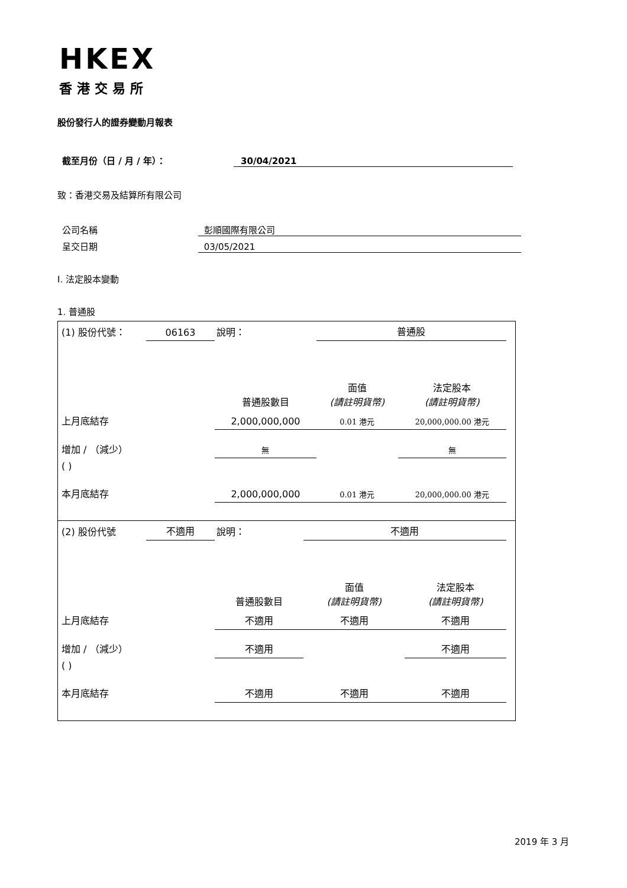HKEX
香港交易所
股份發行人的證券變動月報表
截至月份（日 / 月 / 年）： 30/04/2021
致：香港交易及結算所有限公司
公司名稱 彭順國際有限公司
呈交日期 03/05/2021
I. 法定股本變動
1. 普通股
| (1) 股份代號： | 06163 | 說明： | | 普通股 | |
| | | | 普通股數目 | 面值 (請註明貨幣) | 法定股本 (請註明貨幣) |
| 上月底結存 | | | 2,000,000,000 | 0.01 港元 | 20,000,000.00 港元 |
| 增加 / （減少） | | | 無 | | 無 |
| ( ) | | | | | |
| 本月底結存 | | | 2,000,000,000 | 0.01 港元 | 20,000,000.00 港元 |
| (2) 股份代號 | 不適用 | 說明： | | 不適用 | |
| | | | 普通股數目 | 面值 (請註明貨幣) | 法定股本 (請註明貨幣) |
| 上月底結存 | | | 不適用 | 不適用 | 不適用 |
| 增加 / （減少） | | | 不適用 | | 不適用 |
| ( ) | | | | | |
| 本月底結存 | | | 不適用 | 不適用 | 不適用 |
2019 年 3 月